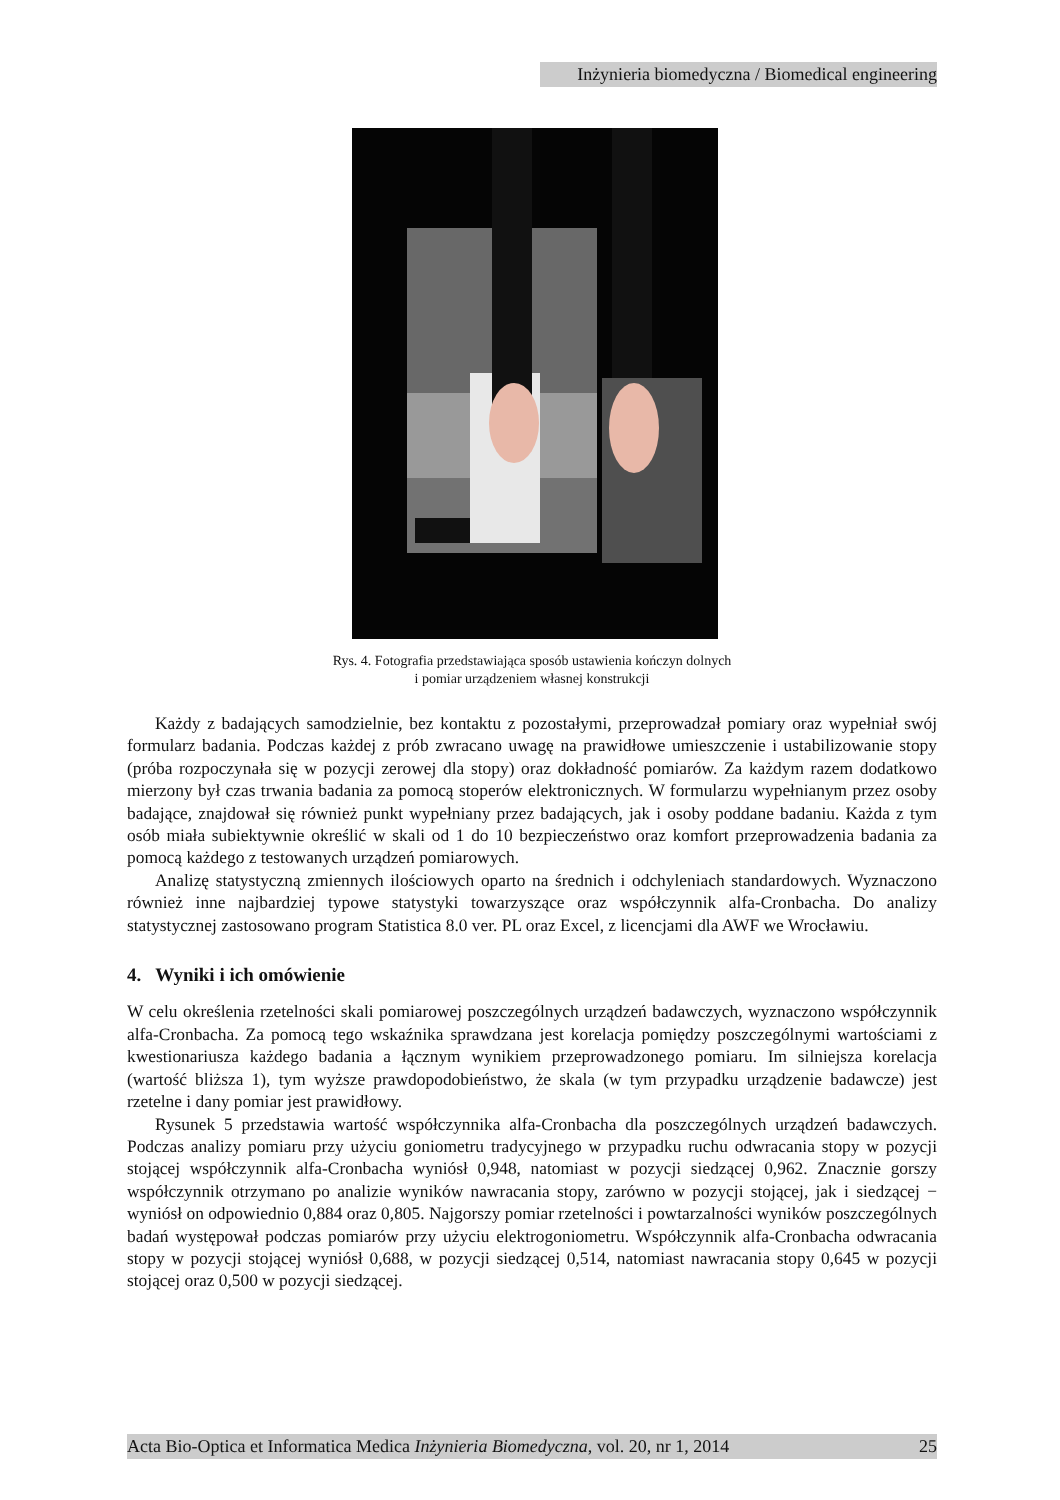Inżynieria biomedyczna / Biomedical engineering
Rys. 4. Fotografia przedstawiająca sposób ustawienia kończyn dolnych
i pomiar urządzeniem własnej konstrukcji
Każdy z badających samodzielnie, bez kontaktu z pozostałymi, przeprowadzał pomiary oraz wypełniał swój formularz badania. Podczas każdej z prób zwracano uwagę na prawidłowe umieszczenie i ustabilizowanie stopy (próba rozpoczynała się w pozycji zerowej dla stopy) oraz dokładność pomiarów. Za każdym razem dodatkowo mierzony był czas trwania badania za pomocą stoperów elektronicznych. W formularzu wypełnianym przez osoby badające, znajdował się również punkt wypełniany przez badających, jak i osoby poddane badaniu. Każda z tym osób miała subiektywnie określić w skali od 1 do 10 bezpieczeństwo oraz komfort przeprowadzenia badania za pomocą każdego z testowanych urządzeń pomiarowych.
Analizę statystyczną zmiennych ilościowych oparto na średnich i odchyleniach standardowych. Wyznaczono również inne najbardziej typowe statystyki towarzyszące oraz współczynnik alfa-Cronbacha. Do analizy statystycznej zastosowano program Statistica 8.0 ver. PL oraz Excel, z licencjami dla AWF we Wrocławiu.
4. Wyniki i ich omówienie
W celu określenia rzetelności skali pomiarowej poszczególnych urządzeń badawczych, wyznaczono współczynnik alfa-Cronbacha. Za pomocą tego wskaźnika sprawdzana jest korelacja pomiędzy poszczególnymi wartościami z kwestionariusza każdego badania a łącznym wynikiem przeprowadzonego pomiaru. Im silniejsza korelacja (wartość bliższa 1), tym wyższe prawdopodobieństwo, że skala (w tym przypadku urządzenie badawcze) jest rzetelne i dany pomiar jest prawidłowy.
Rysunek 5 przedstawia wartość współczynnika alfa-Cronbacha dla poszczególnych urządzeń badawczych. Podczas analizy pomiaru przy użyciu goniometru tradycyjnego w przypadku ruchu odwracania stopy w pozycji stojącej współczynnik alfa-Cronbacha wyniósł 0,948, natomiast w pozycji siedzącej 0,962. Znacznie gorszy współczynnik otrzymano po analizie wyników nawracania stopy, zarówno w pozycji stojącej, jak i siedzącej − wyniósł on odpowiednio 0,884 oraz 0,805. Najgorszy pomiar rzetelności i powtarzalności wyników poszczególnych badań występował podczas pomiarów przy użyciu elektrogoniometru. Współczynnik alfa-Cronbacha odwracania stopy w pozycji stojącej wyniósł 0,688, w pozycji siedzącej 0,514, natomiast nawracania stopy 0,645 w pozycji stojącej oraz 0,500 w pozycji siedzącej.
Acta Bio-Optica et Informatica Medica Inżynieria Biomedyczna, vol. 20, nr 1, 2014 25